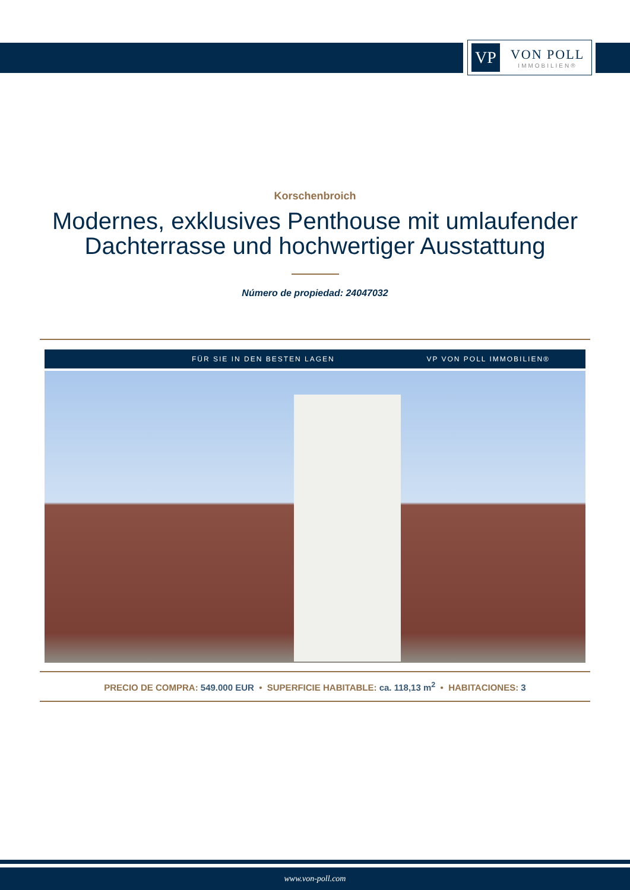VP
VON POLL
IMMOBILIEN®
Korschenbroich
Modernes, exklusives Penthouse mit umlaufender Dachterrasse und hochwertiger Ausstattung
Número de propiedad: 24047032
FÜR SIE IN DEN BESTEN LAGEN VP VON POLL IMMOBILIEN®
PRECIO DE COMPRA: 549.000 EUR • SUPERFICIE HABITABLE: ca. 118,13 m<sup>2</sup> • HABITACIONES: 3
www.von-poll.com